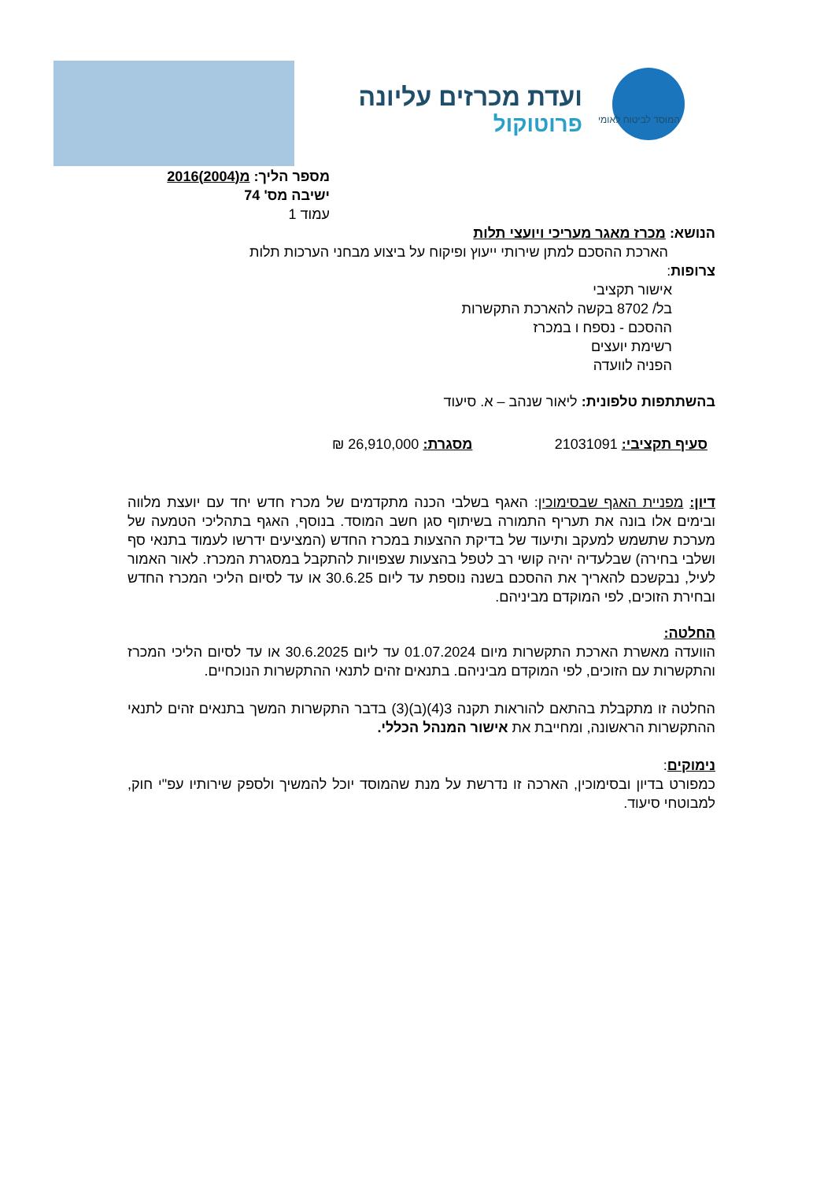המוסד לביטוח לאומי
ועדת מכרזים עליונה
פרוטוקול
מספר הליך: מ(2004)2016
ישיבה מס' 74
עמוד 1
הנושא: מכרז מאגר מעריכי ויועצי תלות
הארכת ההסכם למתן שירותי ייעוץ ופיקוח על ביצוע מבחני הערכות תלות
צרופות:
אישור תקציבי
בל/ 8702 בקשה להארכת התקשרות
ההסכם - נספח ו במכרז
רשימת יועצים
הפניה לוועדה
בהשתתפות טלפונית: ליאור שנהב – א. סיעוד
סעיף תקציבי: 21031091 מסגרת: 26,910,000 ₪
דיון: מפניית האגף שבסימוכין: האגף בשלבי הכנה מתקדמים של מכרז חדש יחד עם יועצת מלווה ובימים אלו בונה את תעריף התמורה בשיתוף סגן חשב המוסד. בנוסף, האגף בתהליכי הטמעה של מערכת שתשמש למעקב ותיעוד של בדיקת ההצעות במכרז החדש (המציעים ידרשו לעמוד בתנאי סף ושלבי בחירה) שבלעדיה יהיה קושי רב לטפל בהצעות שצפויות להתקבל במסגרת המכרז. לאור האמור לעיל, נבקשכם להאריך את ההסכם בשנה נוספת עד ליום 30.6.25 או עד לסיום הליכי המכרז החדש ובחירת הזוכים, לפי המוקדם מביניהם.
החלטה:
הוועדה מאשרת הארכת התקשרות מיום 01.07.2024 עד ליום 30.6.2025 או עד לסיום הליכי המכרז והתקשרות עם הזוכים, לפי המוקדם מביניהם. בתנאים זהים לתנאי ההתקשרות הנוכחיים.
החלטה זו מתקבלת בהתאם להוראות תקנה 3(4)(ב)(3) בדבר התקשרות המשך בתנאים זהים לתנאי ההתקשרות הראשונה, ומחייבת את אישור המנהל הכללי.
נימוקים:
כמפורט בדיון ובסימוכין, הארכה זו נדרשת על מנת שהמוסד יוכל להמשיך ולספק שירותיו עפ"י חוק, למבוטחי סיעוד.